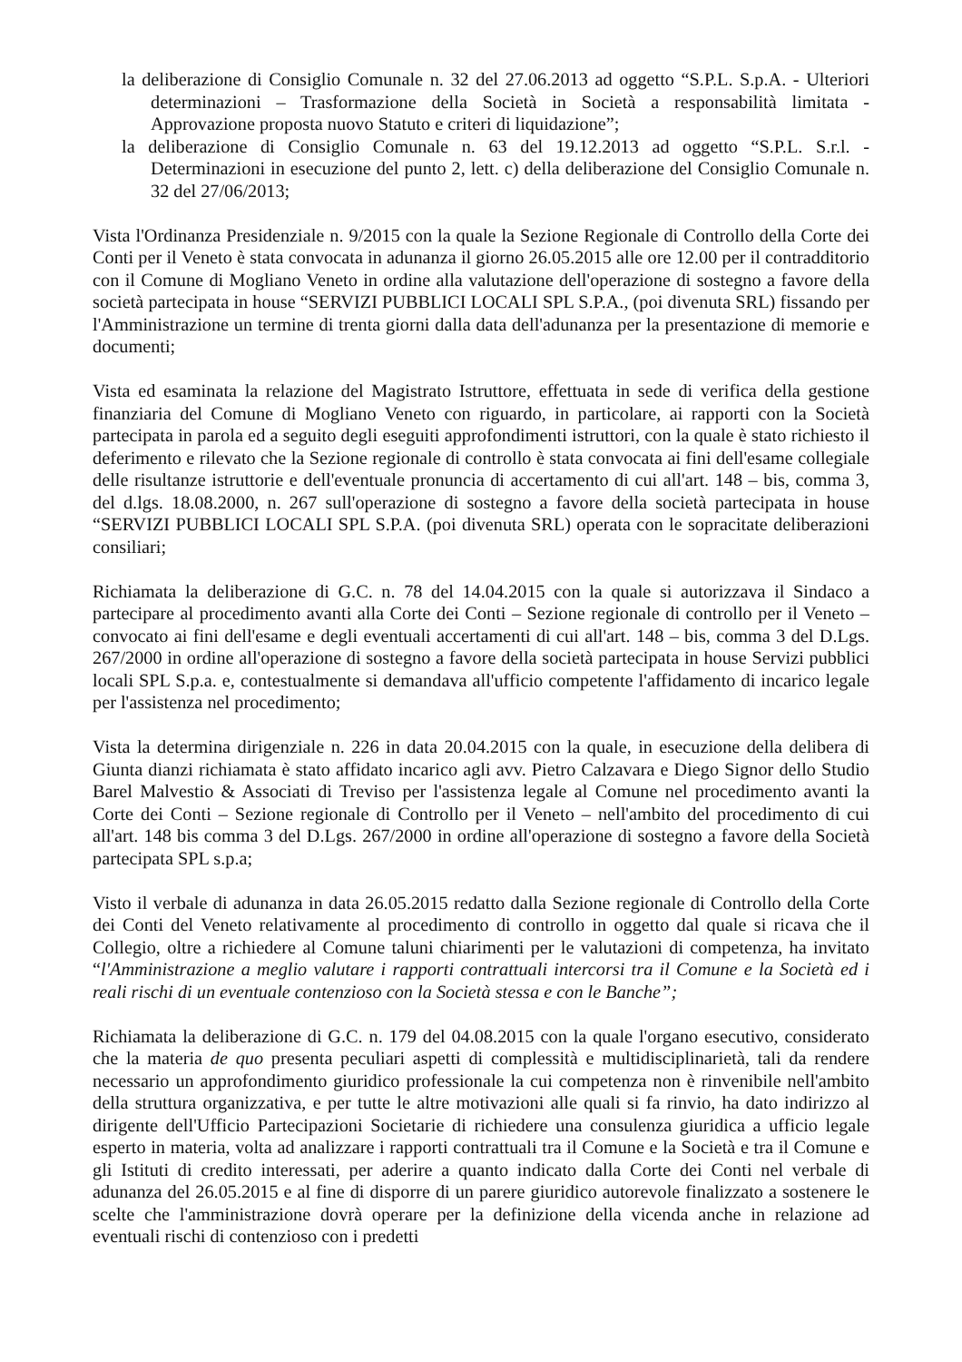la deliberazione di Consiglio Comunale n. 32 del 27.06.2013 ad oggetto “S.P.L. S.p.A. - Ulteriori determinazioni – Trasformazione della Società in Società a responsabilità limitata - Approvazione proposta nuovo Statuto e criteri di liquidazione”;
la deliberazione di Consiglio Comunale n. 63 del 19.12.2013 ad oggetto “S.P.L. S.r.l. - Determinazioni in esecuzione del punto 2, lett. c) della deliberazione del Consiglio Comunale n. 32 del 27/06/2013;
Vista l'Ordinanza Presidenziale n. 9/2015 con la quale la Sezione Regionale di Controllo della Corte dei Conti per il Veneto è stata convocata in adunanza il giorno 26.05.2015 alle ore 12.00 per il contradditorio con il Comune di Mogliano Veneto in ordine alla valutazione dell'operazione di sostegno a favore della società partecipata in house “SERVIZI PUBBLICI LOCALI SPL S.P.A., (poi divenuta SRL) fissando per l'Amministrazione un termine di trenta giorni dalla data dell'adunanza per la presentazione di memorie e documenti;
Vista ed esaminata la relazione del Magistrato Istruttore, effettuata in sede di verifica della gestione finanziaria del Comune di Mogliano Veneto con riguardo, in particolare, ai rapporti con la Società partecipata in parola ed a seguito degli eseguiti approfondimenti istruttori, con la quale è stato richiesto il deferimento e rilevato che la Sezione regionale di controllo è stata convocata ai fini dell'esame collegiale delle risultanze istruttorie e dell'eventuale pronuncia di accertamento di cui all'art. 148 – bis, comma 3, del d.lgs. 18.08.2000, n. 267 sull'operazione di sostegno a favore della società partecipata in house “SERVIZI PUBBLICI LOCALI SPL S.P.A. (poi divenuta SRL) operata con le sopracitate deliberazioni consiliari;
Richiamata la deliberazione di G.C. n. 78 del 14.04.2015 con la quale si autorizzava il Sindaco a partecipare al procedimento avanti alla Corte dei Conti – Sezione regionale di controllo per il Veneto – convocato ai fini dell'esame e degli eventuali accertamenti di cui all'art. 148 – bis, comma 3 del D.Lgs. 267/2000 in ordine all'operazione di sostegno a favore della società partecipata in house Servizi pubblici locali SPL S.p.a. e, contestualmente si demandava all'ufficio competente l'affidamento di incarico legale per l'assistenza nel procedimento;
Vista la determina dirigenziale n. 226 in data 20.04.2015 con la quale, in esecuzione della delibera di Giunta dianzi richiamata è stato affidato incarico agli avv. Pietro Calzavara e Diego Signor dello Studio Barel Malvestio & Associati di Treviso per l'assistenza legale al Comune nel procedimento avanti la Corte dei Conti – Sezione regionale di Controllo per il Veneto – nell'ambito del procedimento di cui all'art. 148 bis comma 3 del D.Lgs. 267/2000 in ordine all'operazione di sostegno a favore della Società partecipata SPL s.p.a;
Visto il verbale di adunanza in data 26.05.2015 redatto dalla Sezione regionale di Controllo della Corte dei Conti del Veneto relativamente al procedimento di controllo in oggetto dal quale si ricava che il Collegio, oltre a richiedere al Comune taluni chiarimenti per le valutazioni di competenza, ha invitato “l'Amministrazione a meglio valutare i rapporti contrattuali intercorsi tra il Comune e la Società ed i reali rischi di un eventuale contenzioso con la Società stessa e con le Banche”;
Richiamata la deliberazione di G.C. n. 179 del 04.08.2015 con la quale l'organo esecutivo, considerato che la materia de quo presenta peculiari aspetti di complessità e multidisciplinarietà, tali da rendere necessario un approfondimento giuridico professionale la cui competenza non è rinvenibile nell'ambito della struttura organizzativa, e per tutte le altre motivazioni alle quali si fa rinvio, ha dato indirizzo al dirigente dell'Ufficio Partecipazioni Societarie di richiedere una consulenza giuridica a ufficio legale esperto in materia, volta ad analizzare i rapporti contrattuali tra il Comune e la Società e tra il Comune e gli Istituti di credito interessati, per aderire a quanto indicato dalla Corte dei Conti nel verbale di adunanza del 26.05.2015 e al fine di disporre di un parere giuridico autorevole finalizzato a sostenere le scelte che l'amministrazione dovrà operare per la definizione della vicenda anche in relazione ad eventuali rischi di contenzioso con i predetti